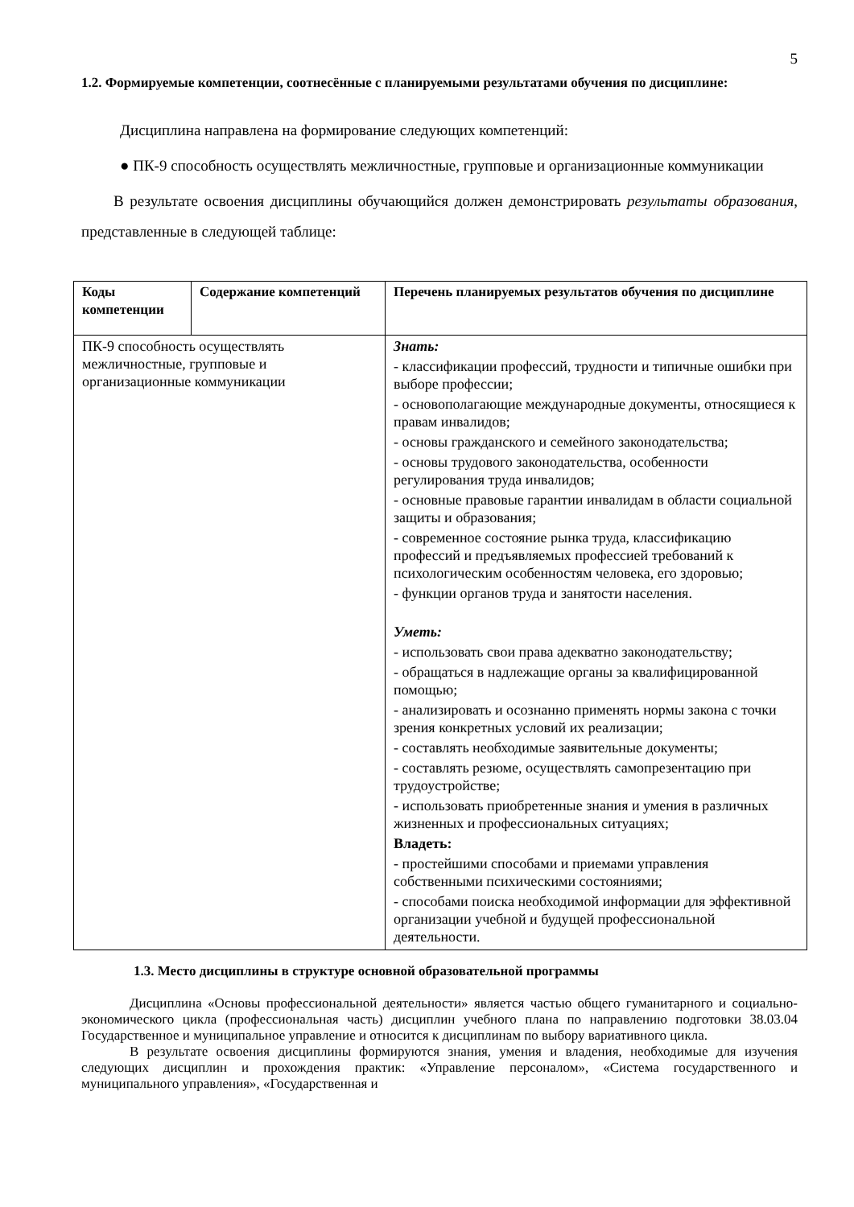5
1.2. Формируемые компетенции, соотнесённые с планируемыми результатами обучения по дисциплине:
Дисциплина направлена на формирование следующих компетенций:
● ПК-9 способность осуществлять межличностные, групповые и организационные коммуникации
В результате освоения дисциплины обучающийся должен демонстрировать результаты образования, представленные в следующей таблице:
| Коды компетенции | Содержание компетенций | Перечень планируемых результатов обучения по дисциплине |
| --- | --- | --- |
| ПК-9 способность осуществлять межличностные, групповые и организационные коммуникации | | Знать: - классификации профессий, трудности и типичные ошибки при выборе профессии; - основополагающие международные документы, относящиеся к правам инвалидов; - основы гражданского и семейного законодательства; - основы трудового законодательства, особенности регулирования труда инвалидов; - основные правовые гарантии инвалидам в области социальной защиты и образования; - современное состояние рынка труда, классификацию профессий и предъявляемых профессией требований к психологическим особенностям человека, его здоровью; - функции органов труда и занятости населения. Уметь: - использовать свои права адекватно законодательству; - обращаться в надлежащие органы за квалифицированной помощью; - анализировать и осознанно применять нормы закона с точки зрения конкретных условий их реализации; - составлять необходимые заявительные документы; - составлять резюме, осуществлять самопрезентацию при трудоустройстве; - использовать приобретенные знания и умения в различных жизненных и профессиональных ситуациях; Владеть: - простейшими способами и приемами управления собственными психическими состояниями; - способами поиска необходимой информации для эффективной организации учебной и будущей профессиональной деятельности. |
1.3. Место дисциплины в структуре основной образовательной программы
Дисциплина «Основы профессиональной деятельности» является частью общего гуманитарного и социально-экономического цикла (профессиональная часть) дисциплин учебного плана по направлению подготовки 38.03.04 Государственное и муниципальное управление и относится к дисциплинам по выбору вариативного цикла.
В результате освоения дисциплины формируются знания, умения и владения, необходимые для изучения следующих дисциплин и прохождения практик: «Управление персоналом», «Система государственного и муниципального управления», «Государственная и